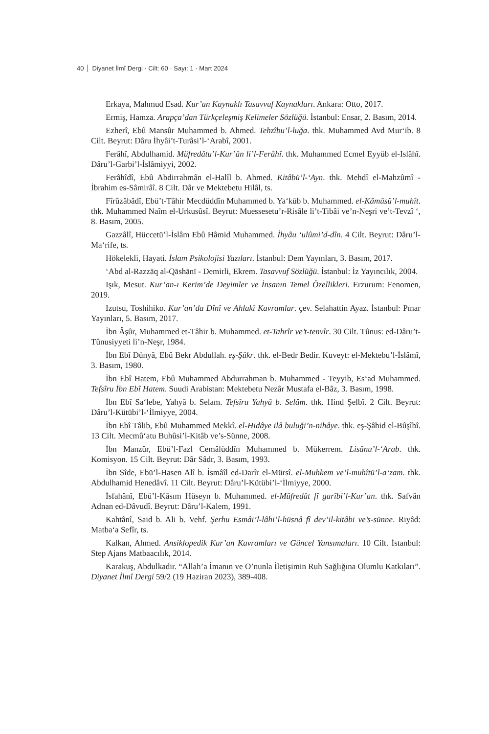40 Diyanet İlmî Dergi · Cilt: 60 · Sayı: 1 · Mart 2024
Erkaya, Mahmud Esad. Kur’an Kaynaklı Tasavvuf Kaynakları. Ankara: Otto, 2017.
Ermiş, Hamza. Arapça’dan Türkçeleşmiş Kelimeler Sözlüğü. İstanbul: Ensar, 2. Basım, 2014.
Ezherî, Ebû Mansûr Muhammed b. Ahmed. Tehzîbu’l-luğa. thk. Muhammed Avd Mur‘ib. 8 Cilt. Beyrut: Dâru İhyâi’t-Turâsi’l-‘Arabî, 2001.
Ferâhî, Abdulhamid. Müfredâtu’l-Kur’ân li’l-Ferâhî. thk. Muhammed Ecmel Eyyüb el-Islâhî. Dâru’l-Garbi’l-İslâmiyyi, 2002.
Ferâhîdî, Ebû Abdirrahmân el-Halîl b. Ahmed. Kitâbü’l-‘Ayn. thk. Mehdî el-Mahzûmî - İbrahim es-Sâmirâî. 8 Cilt. Dâr ve Mektebetu Hilâl, ts.
Fîrûzâbâdî, Ebü’t-Tâhir Mecdüddîn Muhammed b. Ya‘kūb b. Muhammed. el-Kâmûsü’l-muhît. thk. Muhammed Naîm el-Urkusûsî. Beyrut: Muessesetu’r-Risâle li’t-Tibâi ve’n-Neşri ve’t-Tevzî ‘, 8. Basım, 2005.
Gazzâlî, Hüccetü’l-İslâm Ebû Hâmid Muhammed. İhyâu ‘ulûmi’d-dîn. 4 Cilt. Beyrut: Dâru’l-Ma‘rife, ts.
Hökelekli, Hayati. İslam Psikolojisi Yazıları. İstanbul: Dem Yayınları, 3. Basım, 2017.
‘Abd al-Razzāq al-Qāshānī - Demirli, Ekrem. Tasavvuf Sözlüğü. İstanbul: İz Yayıncılık, 2004.
Işık, Mesut. Kur’an-ı Kerim’de Deyimler ve İnsanın Temel Özellikleri. Erzurum: Fenomen, 2019.
Izutsu, Toshihiko. Kur’an’da Dînî ve Ahlakî Kavramlar. çev. Selahattin Ayaz. İstanbul: Pınar Yayınları, 5. Basım, 2017.
İbn Âşûr, Muhammed et-Tâhir b. Muhammed. et-Tahrîr ve’t-tenvîr. 30 Cilt. Tûnus: ed-Dâru’t-Tûnusiyyeti li’n-Neşr, 1984.
İbn Ebî Dünyâ, Ebû Bekr Abdullah. eş-Şükr. thk. el-Bedr Bedir. Kuveyt: el-Mektebu’l-İslâmî, 3. Basım, 1980.
İbn Ebî Hatem, Ebû Muhammed Abdurrahman b. Muhammed - Teyyib, Es‘ad Muhammed. Tefsîru İbn Ebî Hatem. Suudi Arabistan: Mektebetu Nezâr Mustafa el-Bâz, 3. Basım, 1998.
İbn Ebî Sa‘lebe, Yahyâ b. Selam. Tefsîru Yahyâ b. Selâm. thk. Hind Şelbî. 2 Cilt. Beyrut: Dâru’l-Kütübi’l-‘İlmiyye, 2004.
İbn Ebî Tâlib, Ebû Muhammed Mekkî. el-Hidâye ilâ buluği’n-nihâye. thk. eş-Şâhid el-Bûşîhî. 13 Cilt. Mecmû‘atu Buhûsi’l-Kitâb ve’s-Sünne, 2008.
İbn Manzûr, Ebü’l-Fazl Cemâlüddîn Muhammed b. Mükerrem. Lisânu’l-‘Arab. thk. Komisyon. 15 Cilt. Beyrut: Dâr Sâdr, 3. Basım, 1993.
İbn Sîde, Ebü’l-Hasen Alî b. İsmâîl ed-Darîr el-Mürsî. el-Muhkem ve’l-muhîtü’l-a‘zam. thk. Abdulhamid Henedâvî. 11 Cilt. Beyrut: Dâru’l-Kütübi’l-‘İlmiyye, 2000.
İsfahânî, Ebü’l-Kâsım Hüseyn b. Muhammed. el-Müfredât fî garîbi’l-Kur’an. thk. Safvân Adnan ed-Dâvudî. Beyrut: Dâru’l-Kalem, 1991.
Kahtânî, Said b. Ali b. Vehf. Şerhu Esmâi’l-lâhi’l-hüsnâ fî dev’il-kitâbi ve’s-sünne. Riyâd: Matba‘a Sefîr, ts.
Kalkan, Ahmed. Ansiklopedik Kur’an Kavramları ve Güncel Yansımaları. 10 Cilt. İstanbul: Step Ajans Matbaacılık, 2014.
Karakuş, Abdulkadir. “Allah’a İmanın ve O’nunla İletişimin Ruh Sağlığına Olumlu Katkıları”. Diyanet İlmî Dergi 59/2 (19 Haziran 2023), 389-408.